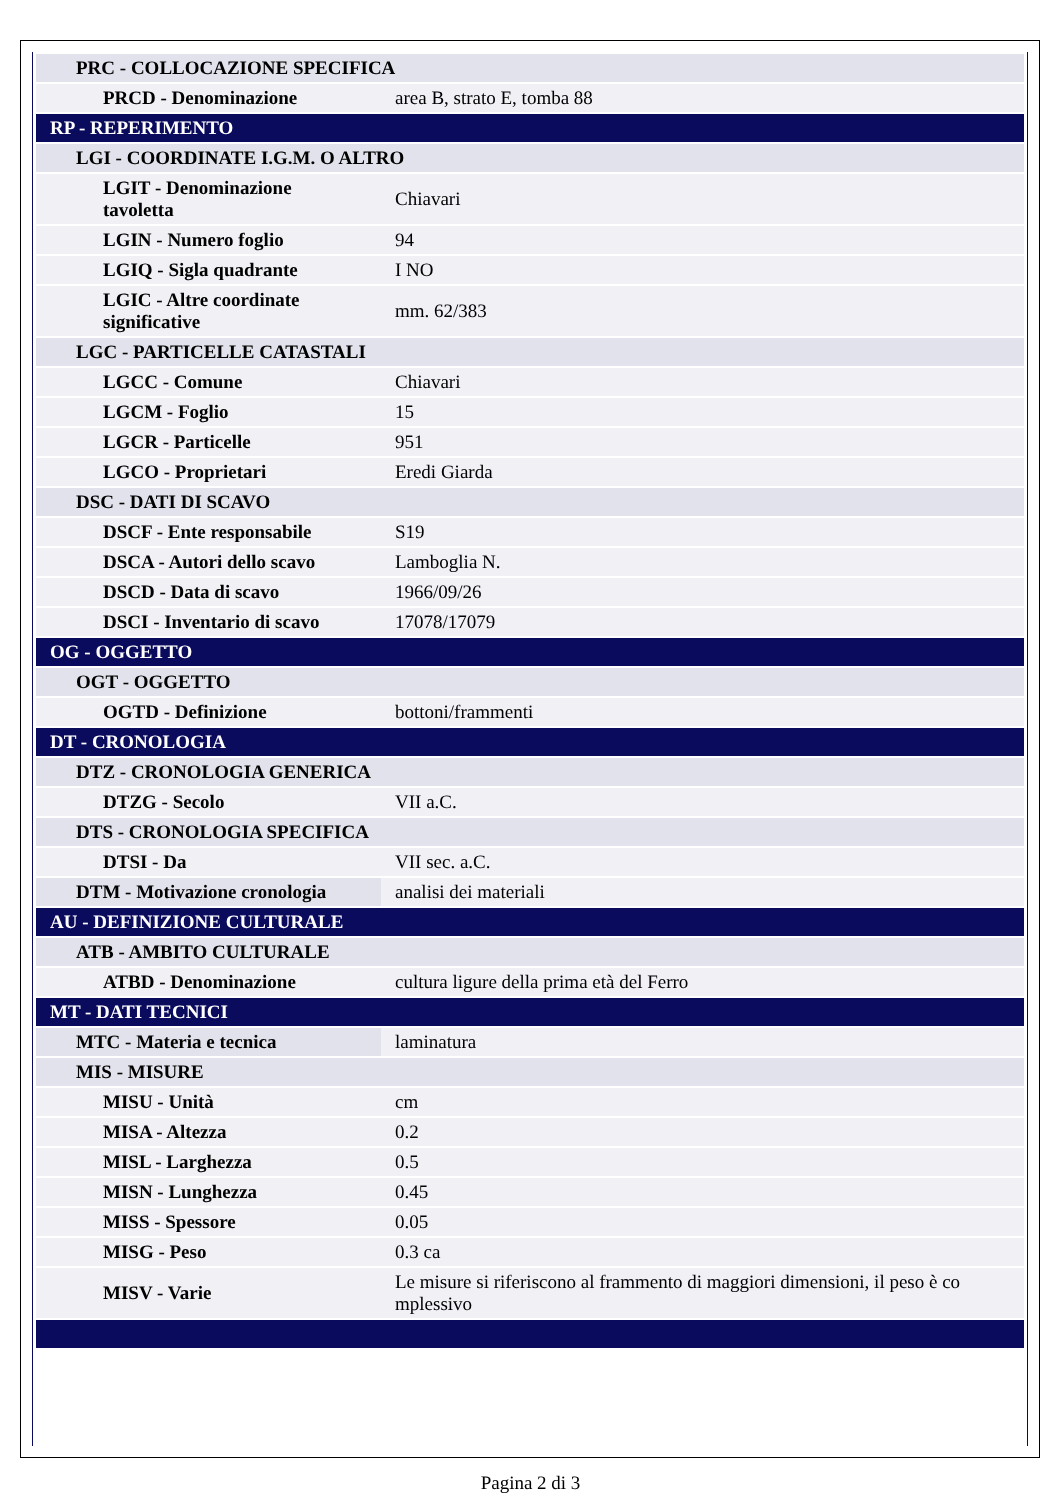| PRC - COLLOCAZIONE SPECIFICA | |
| PRCD - Denominazione | area B, strato E, tomba 88 |
| RP - REPERIMENTO | |
| LGI - COORDINATE I.G.M. O ALTRO | |
| LGIT - Denominazione tavoletta | Chiavari |
| LGIN - Numero foglio | 94 |
| LGIQ - Sigla quadrante | I NO |
| LGIC - Altre coordinate significative | mm. 62/383 |
| LGC - PARTICELLE CATASTALI | |
| LGCC - Comune | Chiavari |
| LGCM - Foglio | 15 |
| LGCR - Particelle | 951 |
| LGCO - Proprietari | Eredi Giarda |
| DSC - DATI DI SCAVO | |
| DSCF - Ente responsabile | S19 |
| DSCA - Autori dello scavo | Lamboglia N. |
| DSCD - Data di scavo | 1966/09/26 |
| DSCI - Inventario di scavo | 17078/17079 |
| OG - OGGETTO | |
| OGT - OGGETTO | |
| OGTD - Definizione | bottoni/frammenti |
| DT - CRONOLOGIA | |
| DTZ - CRONOLOGIA GENERICA | |
| DTZG - Secolo | VII a.C. |
| DTS - CRONOLOGIA SPECIFICA | |
| DTSI - Da | VII sec. a.C. |
| DTM - Motivazione cronologia | analisi dei materiali |
| AU - DEFINIZIONE CULTURALE | |
| ATB - AMBITO CULTURALE | |
| ATBD - Denominazione | cultura ligure della prima età del Ferro |
| MT - DATI TECNICI | |
| MTC - Materia e tecnica | laminatura |
| MIS - MISURE | |
| MISU - Unità | cm |
| MISA - Altezza | 0.2 |
| MISL - Larghezza | 0.5 |
| MISN - Lunghezza | 0.45 |
| MISS - Spessore | 0.05 |
| MISG - Peso | 0.3 ca |
| MISV - Varie | Le misure si riferiscono al frammento di maggiori dimensioni, il peso è co mplessivo |
Pagina 2 di 3